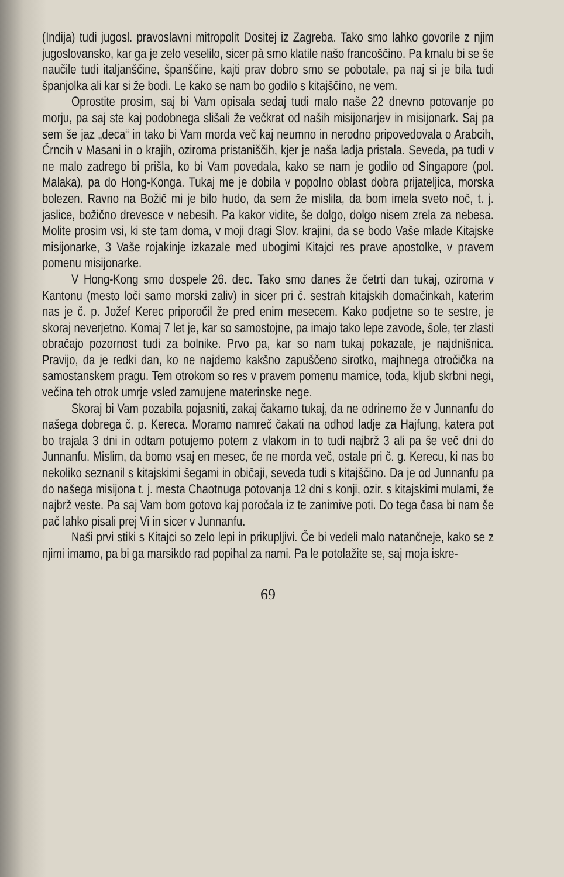(Indija) tudi jugosl. pravoslavni mitropolit Dositej iz Zagreba. Tako smo lahko govorile z njim jugoslovansko, kar ga je zelo veselilo, sicer pà smo klatile našo francoščino. Pa kmalu bi se še naučile tudi italjanščine, španščine, kajti prav dobro smo se pobotale, pa naj si je bila tudi španjolka ali kar si že bodi. Le kako se nam bo godilo s kitajščino, ne vem.
Oprostite prosim, saj bi Vam opisala sedaj tudi malo naše 22 dnevno potovanje po morju, pa saj ste kaj podobnega slišali že večkrat od naših misijonarjev in misijonark. Saj pa sem še jaz „deca“ in tako bi Vam morda več kaj neumno in nerodno pripovedovala o Arabcih, Črncih v Masani in o krajih, oziroma pristaniščih, kjer je naša ladja pristala. Seveda, pa tudi v ne malo zadrego bi prišla, ko bi Vam povedala, kako se nam je godilo od Singapore (pol. Malaka), pa do Hong-Konga. Tukaj me je dobila v popolno oblast dobra prijateljica, morska bolezen. Ravno na Božič mi je bilo hudo, da sem že mislila, da bom imela sveto noč, t. j. jaslice, božično drevesce v nebesih. Pa kakor vidite, še dolgo, dolgo nisem zrela za nebesa. Molite prosim vsi, ki ste tam doma, v moji dragi Slov. krajini, da se bodo Vaše mlade Kitajske misijonarke, 3 Vaše rojakinje izkazale med ubogimi Kitajci res prave apostolke, v pravem pomenu misijonarke.
V Hong-Kong smo dospele 26. dec. Tako smo danes že četrti dan tukaj, oziroma v Kantonu (mesto loči samo morski zaliv) in sicer pri č. sestrah kitajskih domačinkah, katerim nas je č. p. Jožef Kerec priporočil že pred enim mesecem. Kako podjetne so te sestre, je skoraj neverjetno. Komaj 7 let je, kar so samostojne, pa imajo tako lepe zavode, šole, ter zlasti obračajo pozornost tudi za bolnike. Prvo pa, kar so nam tukaj pokazale, je najdnišnica. Pravijo, da je redki dan, ko ne najdemo kakšno zapuščeno sirotko, majhnega otročička na samostanskem pragu. Tem otrokom so res v pravem pomenu mamice, toda, kljub skrbni negi, večina teh otrok umrje vsled zamujene materinske nege.
Skoraj bi Vam pozabila pojasniti, zakaj čakamo tukaj, da ne odrinemo že v Junnanfu do našega dobrega č. p. Kereca. Moramo namreč čakati na odhod ladje za Hajfung, katera pot bo trajala 3 dni in odtam potujemo potem z vlakom in to tudi najbrž 3 ali pa še več dni do Junnanfu. Mislim, da bomo vsaj en mesec, če ne morda več, ostale pri č. g. Kerecu, ki nas bo nekoliko seznanil s kitajskimi šegami in običaji, seveda tudi s kitajščino. Da je od Junnanfu pa do našega misijona t. j. mesta Chaotnuga potovanja 12 dni s konji, ozir. s kitajskimi mulami, že najbrž veste. Pa saj Vam bom gotovo kaj poročala iz te zanimive poti. Do tega časa bi nam še pač lahko pisali prej Vi in sicer v Junnanfu.
Naši prvi stiki s Kitajci so zelo lepi in prikupljivi. Če bi vedeli malo natančneje, kako se z njimi imamo, pa bi ga marsikdo rad popihal za nami. Pa le potolažite se, saj moja iskre-
69